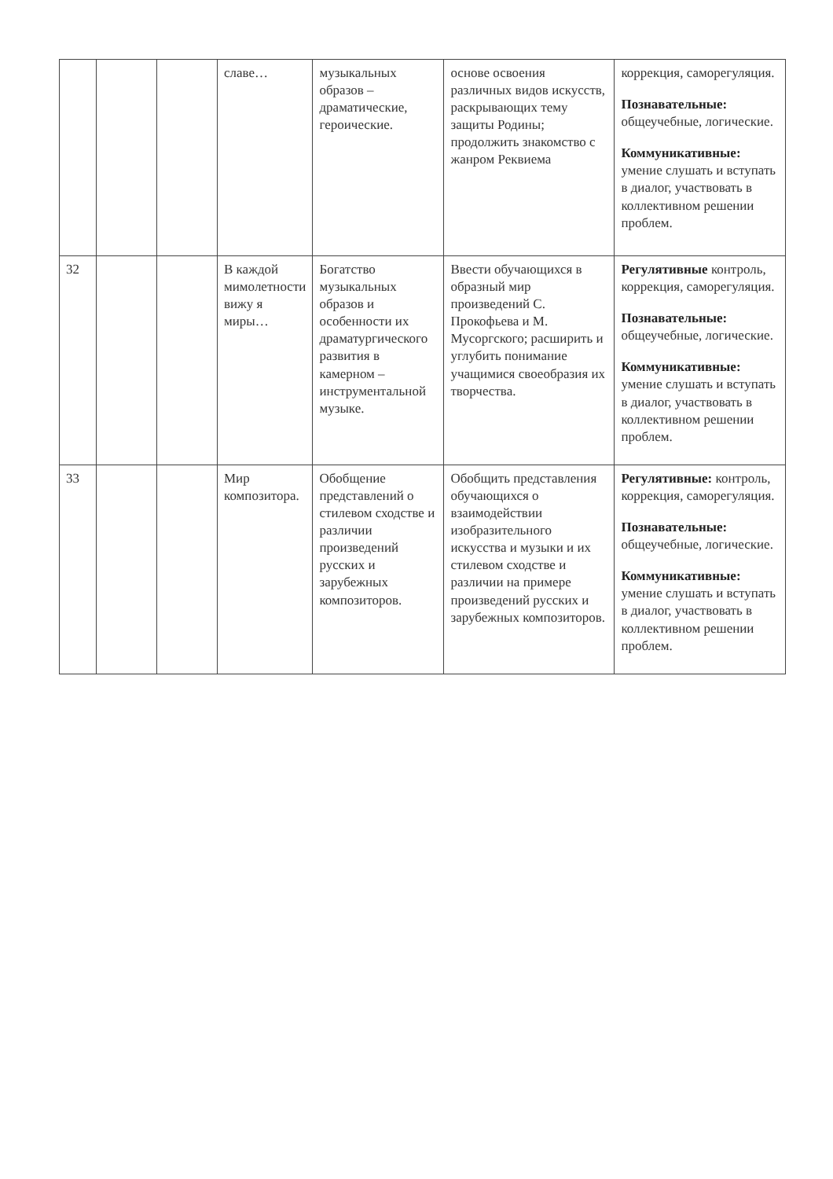| | | | славе… | музыкальных образов – драматические, героические. | основе освоения различных видов искусств, раскрывающих тему защиты Родины; продолжить знакомство с жанром Реквиема | коррекция, саморегуляция. Познавательные: общеучебные, логические. Коммуникативные: умение слушать и вступать в диалог, участвовать в коллективном решении проблем. |
| 32 | | | В каждой мимолетности вижу я миры… | Богатство музыкальных образов и особенности их драматургического развития в камерном – инструментальной музыке. | Ввести обучающихся в образный мир произведений С. Прокофьева и М. Мусоргского; расширить и углубить понимание учащимися своеобразия их творчества. | Регулятивные контроль, коррекция, саморегуляция. Познавательные: общеучебные, логические. Коммуникативные: умение слушать и вступать в диалог, участвовать в коллективном решении проблем. |
| 33 | | | Мир композитора. | Обобщение представлений о стилевом сходстве и различии произведений русских и зарубежных композиторов. | Обобщить представления обучающихся о взаимодействии изобразительного искусства и музыки и их стилевом сходстве и различии на примере произведений русских и зарубежных композиторов. | Регулятивные: контроль, коррекция, саморегуляция. Познавательные: общеучебные, логические. Коммуникативные: умение слушать и вступать в диалог, участвовать в коллективном решении проблем. |